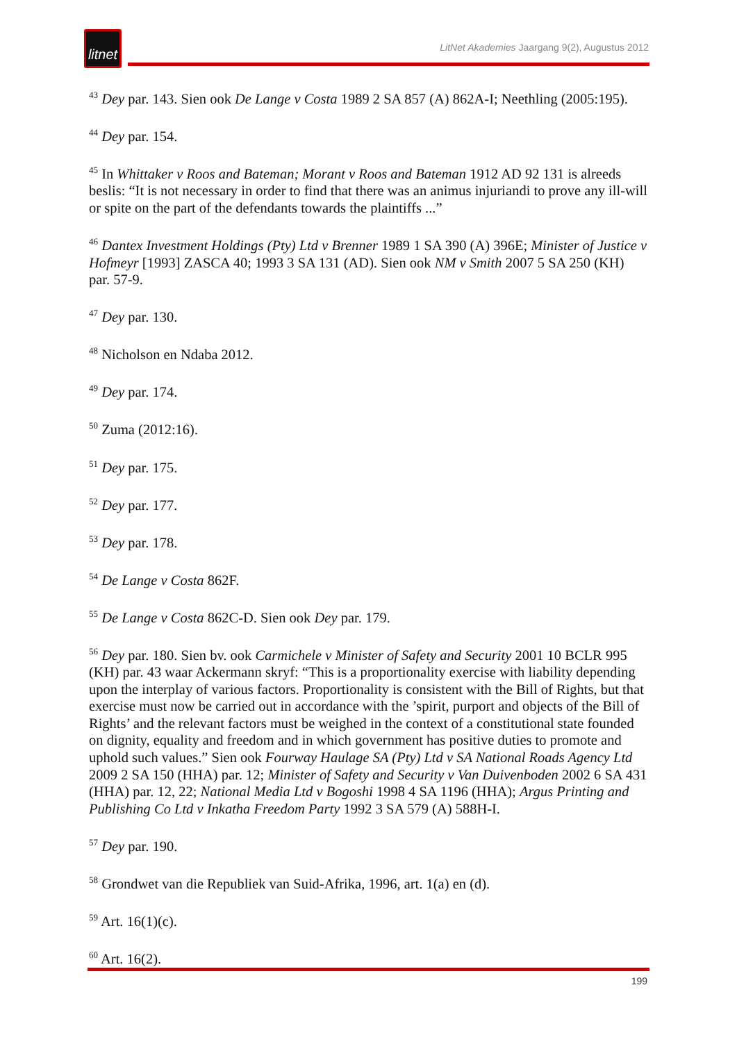litnet
LitNet Akademies Jaargang 9(2), Augustus 2012
<sup>43</sup> Dey par. 143. Sien ook De Lange v Costa 1989 2 SA 857 (A) 862A-I; Neethling (2005:195).
<sup>44</sup> Dey par. 154.
<sup>45</sup> In Whittaker v Roos and Bateman; Morant v Roos and Bateman 1912 AD 92 131 is alreeds beslis: “It is not necessary in order to find that there was an animus injuriandi to prove any ill-will or spite on the part of the defendants towards the plaintiffs ...”
<sup>46</sup> Dantex Investment Holdings (Pty) Ltd v Brenner 1989 1 SA 390 (A) 396E; Minister of Justice v Hofmeyr [1993] ZASCA 40; 1993 3 SA 131 (AD). Sien ook NM v Smith 2007 5 SA 250 (KH) par. 57-9.
<sup>47</sup> Dey par. 130.
<sup>48</sup> Nicholson en Ndaba 2012.
<sup>49</sup> Dey par. 174.
<sup>50</sup> Zuma (2012:16).
<sup>51</sup> Dey par. 175.
<sup>52</sup> Dey par. 177.
<sup>53</sup> Dey par. 178.
<sup>54</sup> De Lange v Costa 862F.
<sup>55</sup> De Lange v Costa 862C-D. Sien ook Dey par. 179.
<sup>56</sup> Dey par. 180. Sien bv. ook Carmichele v Minister of Safety and Security 2001 10 BCLR 995 (KH) par. 43 waar Ackermann skryf: “This is a proportionality exercise with liability depending upon the interplay of various factors. Proportionality is consistent with the Bill of Rights, but that exercise must now be carried out in accordance with the ’spirit, purport and objects of the Bill of Rights’ and the relevant factors must be weighed in the context of a constitutional state founded on dignity, equality and freedom and in which government has positive duties to promote and uphold such values.” Sien ook Fourway Haulage SA (Pty) Ltd v SA National Roads Agency Ltd 2009 2 SA 150 (HHA) par. 12; Minister of Safety and Security v Van Duivenboden 2002 6 SA 431 (HHA) par. 12, 22; National Media Ltd v Bogoshi 1998 4 SA 1196 (HHA); Argus Printing and Publishing Co Ltd v Inkatha Freedom Party 1992 3 SA 579 (A) 588H-I.
<sup>57</sup> Dey par. 190.
<sup>58</sup> Grondwet van die Republiek van Suid-Afrika, 1996, art. 1(a) en (d).
<sup>59</sup> Art. 16(1)(c).
<sup>60</sup> Art. 16(2).
199